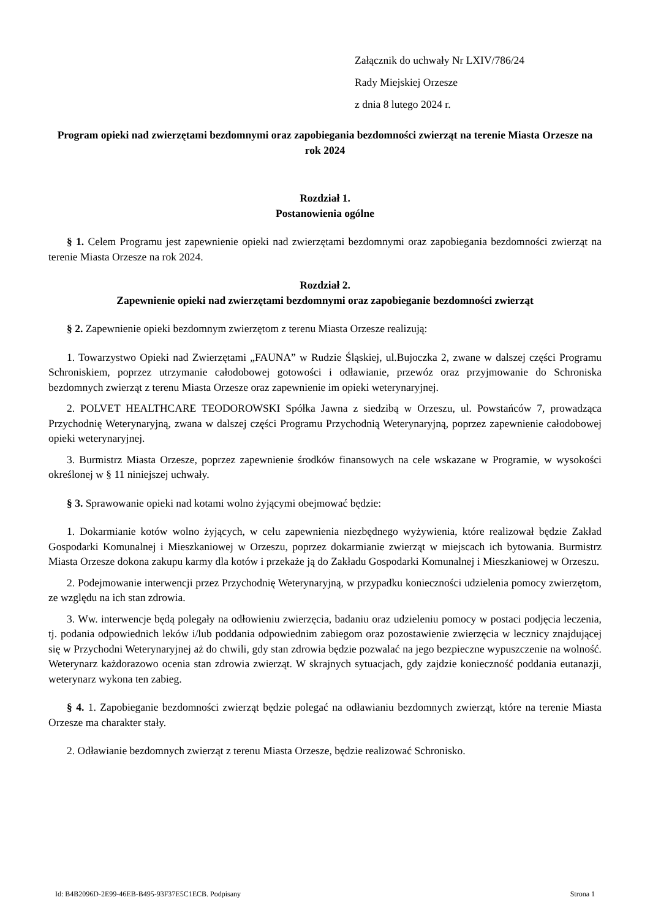Załącznik do uchwały Nr LXIV/786/24
Rady Miejskiej Orzesze
z dnia 8 lutego 2024 r.
Program opieki nad zwierzętami bezdomnymi oraz zapobiegania bezdomności zwierząt na terenie Miasta Orzesze na rok 2024
Rozdział 1.
Postanowienia ogólne
§ 1. Celem Programu jest zapewnienie opieki nad zwierzętami bezdomnymi oraz zapobiegania bezdomności zwierząt na terenie Miasta Orzesze na rok 2024.
Rozdział 2.
Zapewnienie opieki nad zwierzętami bezdomnymi oraz zapobieganie bezdomności zwierząt
§ 2. Zapewnienie opieki bezdomnym zwierzętom z terenu Miasta Orzesze realizują:
1. Towarzystwo Opieki nad Zwierzętami „FAUNA” w Rudzie Śląskiej, ul.Bujoczka 2, zwane w dalszej części Programu Schroniskiem, poprzez utrzymanie całodobowej gotowości i odławianie, przewóz oraz przyjmowanie do Schroniska bezdomnych zwierząt z terenu Miasta Orzesze oraz zapewnienie im opieki weterynaryjnej.
2. POLVET HEALTHCARE TEODOROWSKI Spółka Jawna z siedzibą w Orzeszu, ul. Powstańców 7, prowadząca Przychodnię Weterynaryjną, zwana w dalszej części Programu Przychodnią Weterynaryjną, poprzez zapewnienie całodobowej opieki weterynaryjnej.
3. Burmistrz Miasta Orzesze, poprzez zapewnienie środków finansowych na cele wskazane w Programie, w wysokości określonej w § 11 niniejszej uchwały.
§ 3. Sprawowanie opieki nad kotami wolno żyjącymi obejmować będzie:
1. Dokarmianie kotów wolno żyjących, w celu zapewnienia niezbędnego wyżywienia, które realizował będzie Zakład Gospodarki Komunalnej i Mieszkaniowej w Orzeszu, poprzez dokarmianie zwierząt w miejscach ich bytowania. Burmistrz Miasta Orzesze dokona zakupu karmy dla kotów i przekaże ją do Zakładu Gospodarki Komunalnej i Mieszkaniowej w Orzeszu.
2. Podejmowanie interwencji przez Przychodnię Weterynaryjną, w przypadku konieczności udzielenia pomocy zwierzętom, ze względu na ich stan zdrowia.
3. Ww. interwencje będą polegały na odłowieniu zwierzęcia, badaniu oraz udzieleniu pomocy w postaci podjęcia leczenia, tj. podania odpowiednich leków i/lub poddania odpowiednim zabiegom oraz pozostawienie zwierzęcia w lecznicy znajdującej się w Przychodni Weterynaryjnej aż do chwili, gdy stan zdrowia będzie pozwalać na jego bezpieczne wypuszczenie na wolność. Weterynarz każdorazowo ocenia stan zdrowia zwierząt. W skrajnych sytuacjach, gdy zajdzie konieczność poddania eutanazji, weterynarz wykona ten zabieg.
§ 4. 1. Zapobieganie bezdomności zwierząt będzie polegać na odławianiu bezdomnych zwierząt, które na terenie Miasta Orzesze ma charakter stały.
2. Odławianie bezdomnych zwierząt z terenu Miasta Orzesze, będzie realizować Schronisko.
Id: B4B2096D-2E99-46EB-B495-93F37E5C1ECB. Podpisany Strona 1